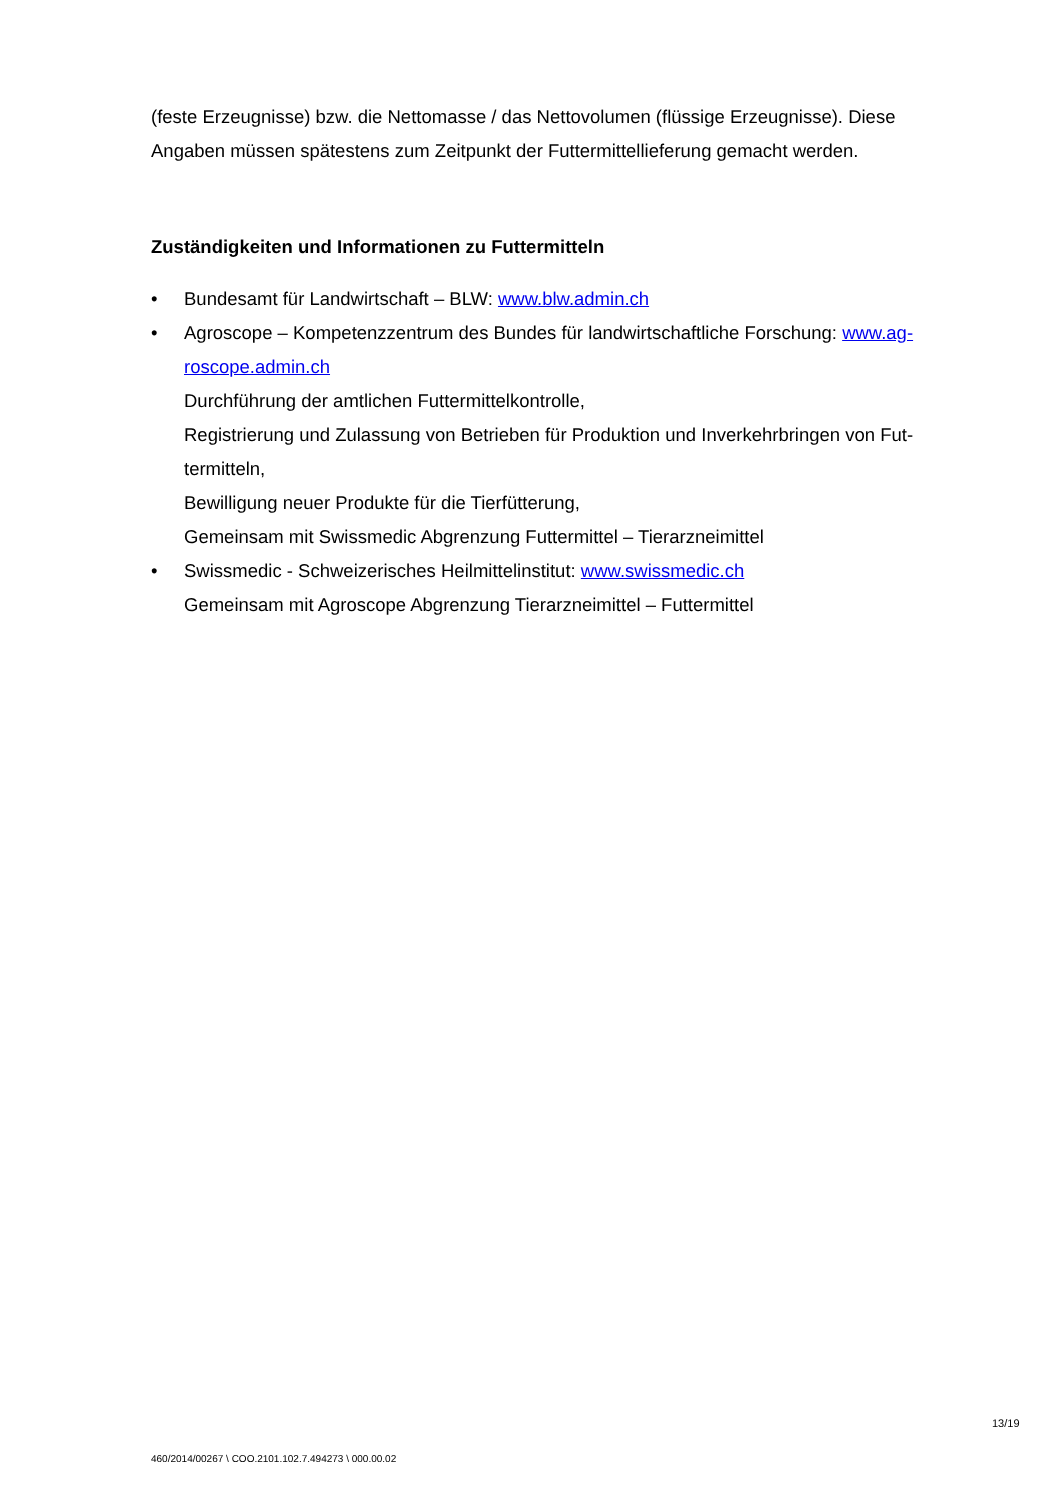(feste Erzeugnisse) bzw. die Nettomasse / das Nettovolumen (flüssige Erzeugnisse). Diese Angaben müssen spätestens zum Zeitpunkt der Futtermittellieferung gemacht werden.
Zuständigkeiten und Informationen zu Futtermitteln
• Bundesamt für Landwirtschaft – BLW: www.blw.admin.ch
• Agroscope – Kompetenzzentrum des Bundes für landwirtschaftliche Forschung: www.ag-roscope.admin.ch
Durchführung der amtlichen Futtermittelkontrolle,
Registrierung und Zulassung von Betrieben für Produktion und Inverkehrbringen von Fut-termitteln,
Bewilligung neuer Produkte für die Tierfütterung,
Gemeinsam mit Swissmedic Abgrenzung Futtermittel – Tierarzneimittel
• Swissmedic - Schweizerisches Heilmittelinstitut: www.swissmedic.ch
Gemeinsam mit Agroscope Abgrenzung Tierarzneimittel – Futtermittel
13/19
460/2014/00267 \ COO.2101.102.7.494273 \ 000.00.02